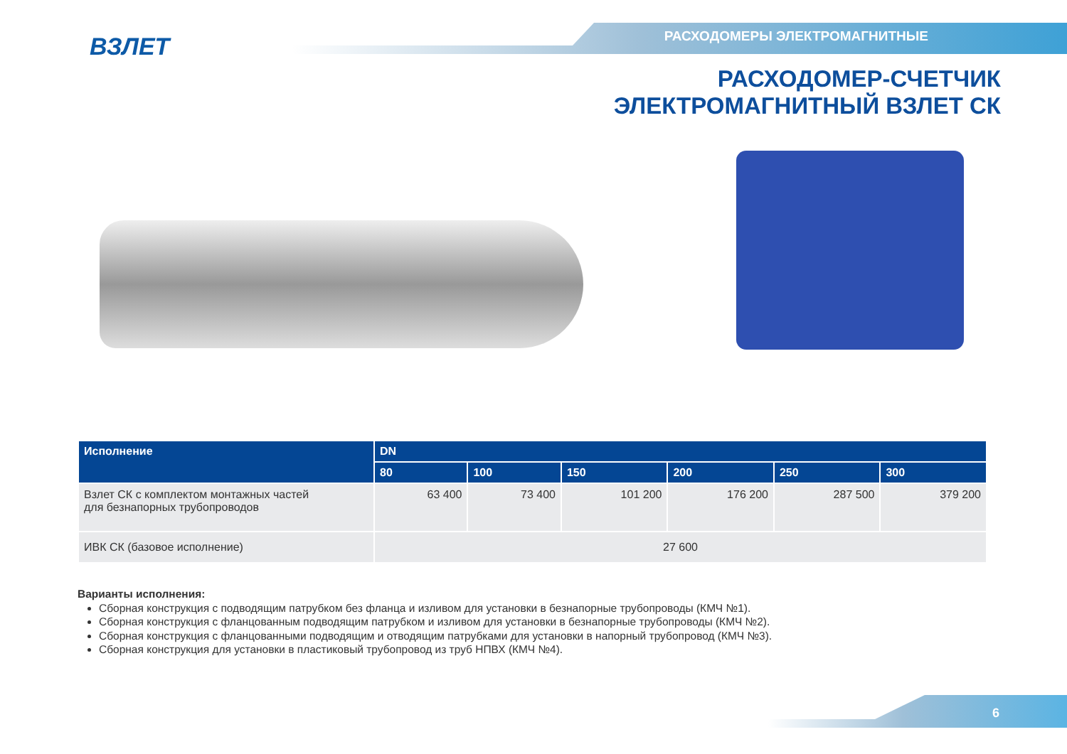ВЗЛЕТ РАСХОДОМЕРЫ ЭЛЕКТРОМАГНИТНЫЕ
РАСХОДОМЕР-СЧЕТЧИК
ЭЛЕКТРОМАГНИТНЫЙ ВЗЛЕТ СК
| Исполнение | DN | | | | | |
| --- | --- | --- | --- | --- | --- | --- |
| | 80 | 100 | 150 | 200 | 250 | 300 |
| Взлет СК с комплектом монтажных частей для безнапорных трубопроводов | 63 400 | 73 400 | 101 200 | 176 200 | 287 500 | 379 200 |
| ИВК СК (базовое исполнение) | 27 600 | | | | | |
Варианты исполнения:
Сборная конструкция с подводящим патрубком без фланца и изливом для установки в безнапорные трубопроводы (КМЧ №1).
Сборная конструкция с фланцованным подводящим патрубком и изливом для установки в безнапорные трубопроводы (КМЧ №2).
Сборная конструкция с фланцованными подводящим и отводящим патрубками для установки в напорный трубопровод (КМЧ №3).
Сборная конструкция для установки в пластиковый трубопровод из труб НПВХ (КМЧ №4).
6